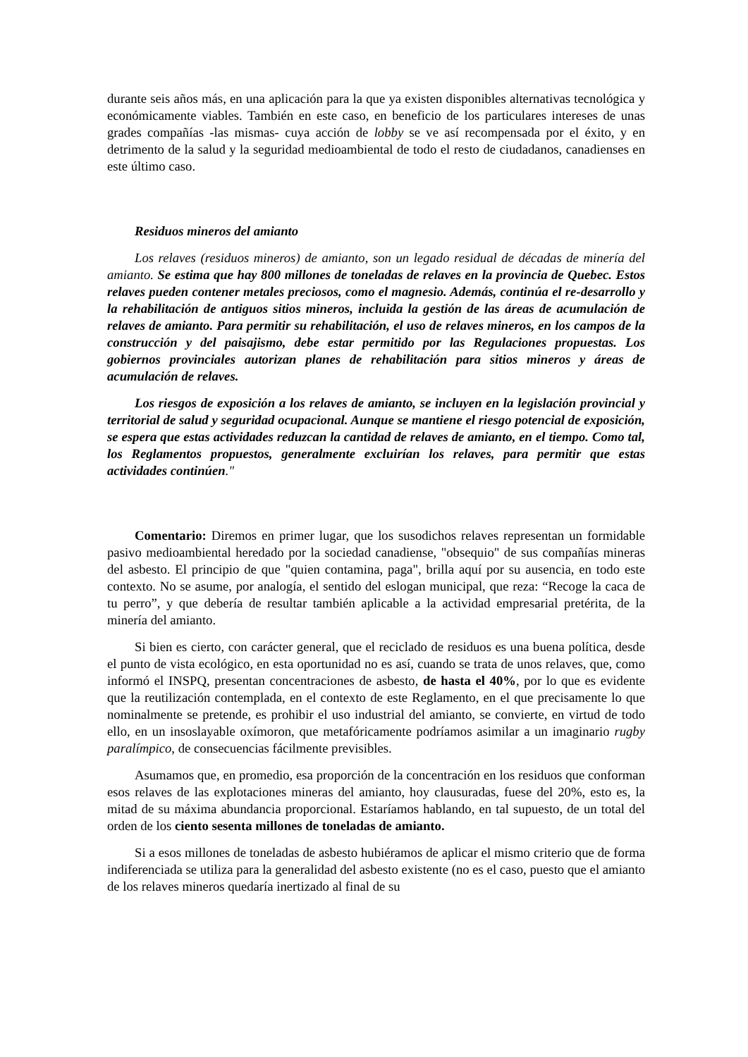durante seis años más, en una aplicación para la que ya existen disponibles alternativas tecnológica y económicamente viables. También en este caso, en beneficio de los particulares intereses de unas grades compañías -las mismas- cuya acción de lobby se ve así recompensada por el éxito, y en detrimento de la salud y la seguridad medioambiental de todo el resto de ciudadanos, canadienses en este último caso.
Residuos mineros del amianto
Los relaves (residuos mineros) de amianto, son un legado residual de décadas de minería del amianto. Se estima que hay 800 millones de toneladas de relaves en la provincia de Quebec. Estos relaves pueden contener metales preciosos, como el magnesio. Además, continúa el re-desarrollo y la rehabilitación de antiguos sitios mineros, incluida la gestión de las áreas de acumulación de relaves de amianto. Para permitir su rehabilitación, el uso de relaves mineros, en los campos de la construcción y del paisajismo, debe estar permitido por las Regulaciones propuestas. Los gobiernos provinciales autorizan planes de rehabilitación para sitios mineros y áreas de acumulación de relaves.
Los riesgos de exposición a los relaves de amianto, se incluyen en la legislación provincial y territorial de salud y seguridad ocupacional. Aunque se mantiene el riesgo potencial de exposición, se espera que estas actividades reduzcan la cantidad de relaves de amianto, en el tiempo. Como tal, los Reglamentos propuestos, generalmente excluirían los relaves, para permitir que estas actividades continúen."
Comentario: Diremos en primer lugar, que los susodichos relaves representan un formidable pasivo medioambiental heredado por la sociedad canadiense, "obsequio" de sus compañías mineras del asbesto. El principio de que "quien contamina, paga", brilla aquí por su ausencia, en todo este contexto. No se asume, por analogía, el sentido del eslogan municipal, que reza: “Recoge la caca de tu perro”, y que debería de resultar también aplicable a la actividad empresarial pretérita, de la minería del amianto.
Si bien es cierto, con carácter general, que el reciclado de residuos es una buena política, desde el punto de vista ecológico, en esta oportunidad no es así, cuando se trata de unos relaves, que, como informó el INSPQ, presentan concentraciones de asbesto, de hasta el 40%, por lo que es evidente que la reutilización contemplada, en el contexto de este Reglamento, en el que precisamente lo que nominalmente se pretende, es prohibir el uso industrial del amianto, se convierte, en virtud de todo ello, en un insoslayable oxímoron, que metafóricamente podríamos asimilar a un imaginario rugby paralímpico, de consecuencias fácilmente previsibles.
Asumamos que, en promedio, esa proporción de la concentración en los residuos que conforman esos relaves de las explotaciones mineras del amianto, hoy clausuradas, fuese del 20%, esto es, la mitad de su máxima abundancia proporcional. Estaríamos hablando, en tal supuesto, de un total del orden de los ciento sesenta millones de toneladas de amianto.
Si a esos millones de toneladas de asbesto hubiéramos de aplicar el mismo criterio que de forma indiferenciada se utiliza para la generalidad del asbesto existente (no es el caso, puesto que el amianto de los relaves mineros quedaría inertizado al final de su